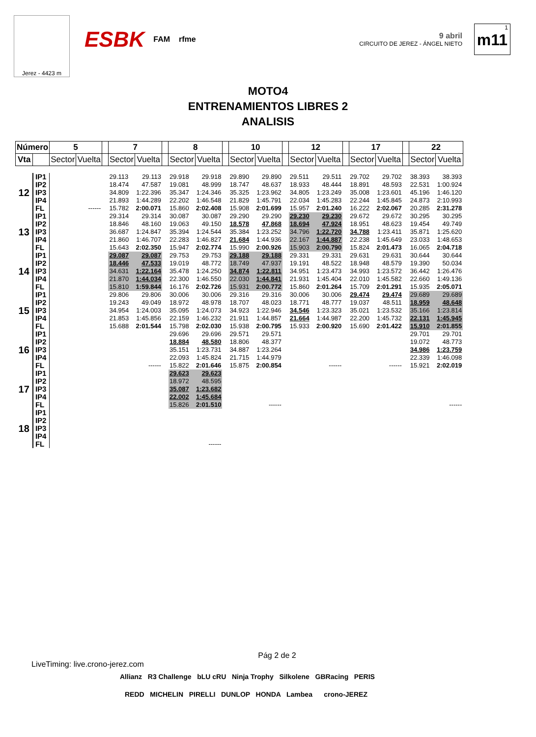Jerez - 4423 m
ESBK FAM rfme
9 abril
CIRCUITO DE JEREZ - ÁNGEL NIETO
1
m11
MOTO4
ENTRENAMIENTOS LIBRES 2
ANALISIS
| Número | | 5 | | | 7 | | | 8 | | | 10 | | | 12 | | | 17 | | | 22 | |
| --- | --- | --- | --- | --- | --- | --- | --- | --- | --- | --- | --- | --- | --- | --- | --- | --- | --- | --- | --- | --- | --- |
| Vta | | Sector | Vuelta | | Sector | Vuelta | | Sector | Vuelta | | Sector | Vuelta | | Sector | Vuelta | | Sector | Vuelta | | Sector | Vuelta |
| 12 | IP1 | | | | 29.113 | 29.113 | | 29.918 | 29.918 | | 29.890 | 29.890 | | 29.511 | 29.511 | | 29.702 | 29.702 | | 38.393 | 38.393 |
| | IP2 | | | | 18.474 | 47.587 | | 19.081 | 48.999 | | 18.747 | 48.637 | | 18.933 | 48.444 | | 18.891 | 48.593 | | 22.531 | 1:00.924 |
| | IP3 | | | | 34.809 | 1:22.396 | | 35.347 | 1:24.346 | | 35.325 | 1:23.962 | | 34.805 | 1:23.249 | | 35.008 | 1:23.601 | | 45.196 | 1:46.120 |
| | IP4 | | | | 21.893 | 1:44.289 | | 22.202 | 1:46.548 | | 21.829 | 1:45.791 | | 22.034 | 1:45.283 | | 22.244 | 1:45.845 | | 24.873 | 2:10.993 |
| | FL | | ------ | | 15.782 | 2:00.071 | | 15.860 | 2:02.408 | | 15.908 | 2:01.699 | | 15.957 | 2:01.240 | | 16.222 | 2:02.067 | | 20.285 | 2:31.278 |
| 13 | IP1 | | | | 29.314 | 29.314 | | 30.087 | 30.087 | | 29.290 | 29.290 | | 29.230 | 29.230 | | 29.672 | 29.672 | | 30.295 | 30.295 |
| | IP2 | | | | 18.846 | 48.160 | | 19.063 | 49.150 | | 18.578 | 47.868 | | 18.694 | 47.924 | | 18.951 | 48.623 | | 19.454 | 49.749 |
| | IP3 | | | | 36.687 | 1:24.847 | | 35.394 | 1:24.544 | | 35.384 | 1:23.252 | | 34.796 | 1:22.720 | | 34.788 | 1:23.411 | | 35.871 | 1:25.620 |
| | IP4 | | | | 21.860 | 1:46.707 | | 22.283 | 1:46.827 | | 21.684 | 1:44.936 | | 22.167 | 1:44.887 | | 22.238 | 1:45.649 | | 23.033 | 1:48.653 |
| | FL | | | | 15.643 | 2:02.350 | | 15.947 | 2:02.774 | | 15.990 | 2:00.926 | | 15.903 | 2:00.790 | | 15.824 | 2:01.473 | | 16.065 | 2:04.718 |
| 14 | IP1 | | | | 29.087 | 29.087 | | 29.753 | 29.753 | | 29.188 | 29.188 | | 29.331 | 29.331 | | 29.631 | 29.631 | | 30.644 | 30.644 |
| | IP2 | | | | 18.446 | 47.533 | | 19.019 | 48.772 | | 18.749 | 47.937 | | 19.191 | 48.522 | | 18.948 | 48.579 | | 19.390 | 50.034 |
| | IP3 | | | | 34.631 | 1:22.164 | | 35.478 | 1:24.250 | | 34.874 | 1:22.811 | | 34.951 | 1:23.473 | | 34.993 | 1:23.572 | | 36.442 | 1:26.476 |
| | IP4 | | | | 21.870 | 1:44.034 | | 22.300 | 1:46.550 | | 22.030 | 1:44.841 | | 21.931 | 1:45.404 | | 22.010 | 1:45.582 | | 22.660 | 1:49.136 |
| | FL | | | | 15.810 | 1:59.844 | | 16.176 | 2:02.726 | | 15.931 | 2:00.772 | | 15.860 | 2:01.264 | | 15.709 | 2:01.291 | | 15.935 | 2:05.071 |
| 15 | IP1 | | | | 29.806 | 29.806 | | 30.006 | 30.006 | | 29.316 | 29.316 | | 30.006 | 30.006 | | 29.474 | 29.474 | | 29.689 | 29.689 |
| | IP2 | | | | 19.243 | 49.049 | | 18.972 | 48.978 | | 18.707 | 48.023 | | 18.771 | 48.777 | | 19.037 | 48.511 | | 18.959 | 48.648 |
| | IP3 | | | | 34.954 | 1:24.003 | | 35.095 | 1:24.073 | | 34.923 | 1:22.946 | | 34.546 | 1:23.323 | | 35.021 | 1:23.532 | | 35.166 | 1:23.814 |
| | IP4 | | | | 21.853 | 1:45.856 | | 22.159 | 1:46.232 | | 21.911 | 1:44.857 | | 21.664 | 1:44.987 | | 22.200 | 1:45.732 | | 22.131 | 1:45.945 |
| | FL | | | | 15.688 | 2:01.544 | | 15.798 | 2:02.030 | | 15.938 | 2:00.795 | | 15.933 | 2:00.920 | | 15.690 | 2:01.422 | | 15.910 | 2:01.855 |
| 16 | IP1 | | | | | | | 29.696 | 29.696 | | 29.571 | 29.571 | | | | | | | | 29.701 | 29.701 |
| | IP2 | | | | | | | 18.884 | 48.580 | | 18.806 | 48.377 | | | | | | | | 19.072 | 48.773 |
| | IP3 | | | | | | | 35.151 | 1:23.731 | | 34.887 | 1:23.264 | | | | | | | | 34.986 | 1:23.759 |
| | IP4 | | | | | | | 22.093 | 1:45.824 | | 21.715 | 1:44.979 | | | | | | | | 22.339 | 1:46.098 |
| | FL | | | | | ------ | | 15.822 | 2:01.646 | | 15.875 | 2:00.854 | | | ------ | | | ------ | | 15.921 | 2:02.019 |
| 17 | IP1 | | | | | | | 29.623 | 29.623 | | | | | | | | | | | | |
| | IP2 | | | | | | | 18.972 | 48.595 | | | | | | | | | | | | |
| | IP3 | | | | | | | 35.087 | 1:23.682 | | | | | | | | | | | | |
| | IP4 | | | | | | | 22.002 | 1:45.684 | | | | | | | | | | | | |
| | FL | | | | | | | 15.826 | 2:01.510 | | | ------ | | | | | | | | | ------ |
| 18 | IP1 | | | | | | | | | | | | | | | | | | | | |
| | IP2 | | | | | | | | | | | | | | | | | | | | |
| | IP3 | | | | | | | | | | | | | | | | | | | | |
| | IP4 | | | | | | | | | | | | | | | | | | | | |
| | FL | | | | | | | | ------ | | | | | | | | | | | | |
Pág 2 de 2
LiveTiming: live.crono-jerez.com
Allianz R3 Challenge bLU cRU Ninja Trophy Silkolene GBRacing PERIS
REDD MICHELIN PIRELLI DUNLOP HONDA Lambea crono-JEREZ